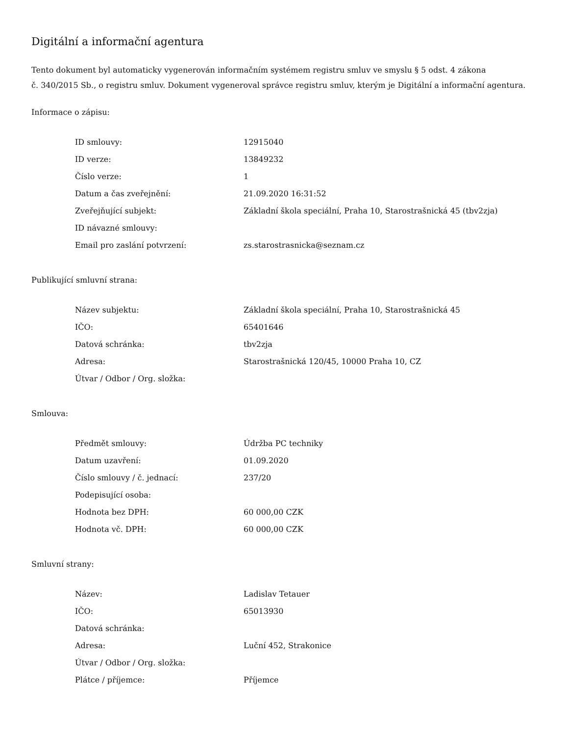Digitální a informační agentura
Tento dokument byl automaticky vygenerován informačním systémem registru smluv ve smyslu § 5 odst. 4 zákona
č. 340/2015 Sb., o registru smluv. Dokument vygeneroval správce registru smluv, kterým je Digitální a informační agentura.
Informace o zápisu:
| ID smlouvy: | 12915040 |
| ID verze: | 13849232 |
| Číslo verze: | 1 |
| Datum a čas zveřejnění: | 21.09.2020 16:31:52 |
| Zveřejňující subjekt: | Základní škola speciální, Praha 10, Starostrašnická 45 (tbv2zja) |
| ID návazné smlouvy: | |
| Email pro zaslání potvrzení: | zs.starostrasnicka@seznam.cz |
Publikující smluvní strana:
| Název subjektu: | Základní škola speciální, Praha 10, Starostrašnická 45 |
| IČO: | 65401646 |
| Datová schránka: | tbv2zja |
| Adresa: | Starostrašnická 120/45, 10000 Praha 10, CZ |
| Útvar / Odbor / Org. složka: | |
Smlouva:
| Předmět smlouvy: | Údržba PC techniky |
| Datum uzavření: | 01.09.2020 |
| Číslo smlouvy / č. jednací: | 237/20 |
| Podepisující osoba: | |
| Hodnota bez DPH: | 60 000,00 CZK |
| Hodnota vč. DPH: | 60 000,00 CZK |
Smluvní strany:
| Název: | Ladislav Tetauer |
| IČO: | 65013930 |
| Datová schránka: | |
| Adresa: | Luční 452, Strakonice |
| Útvar / Odbor / Org. složka: | |
| Plátce / příjemce: | Příjemce |